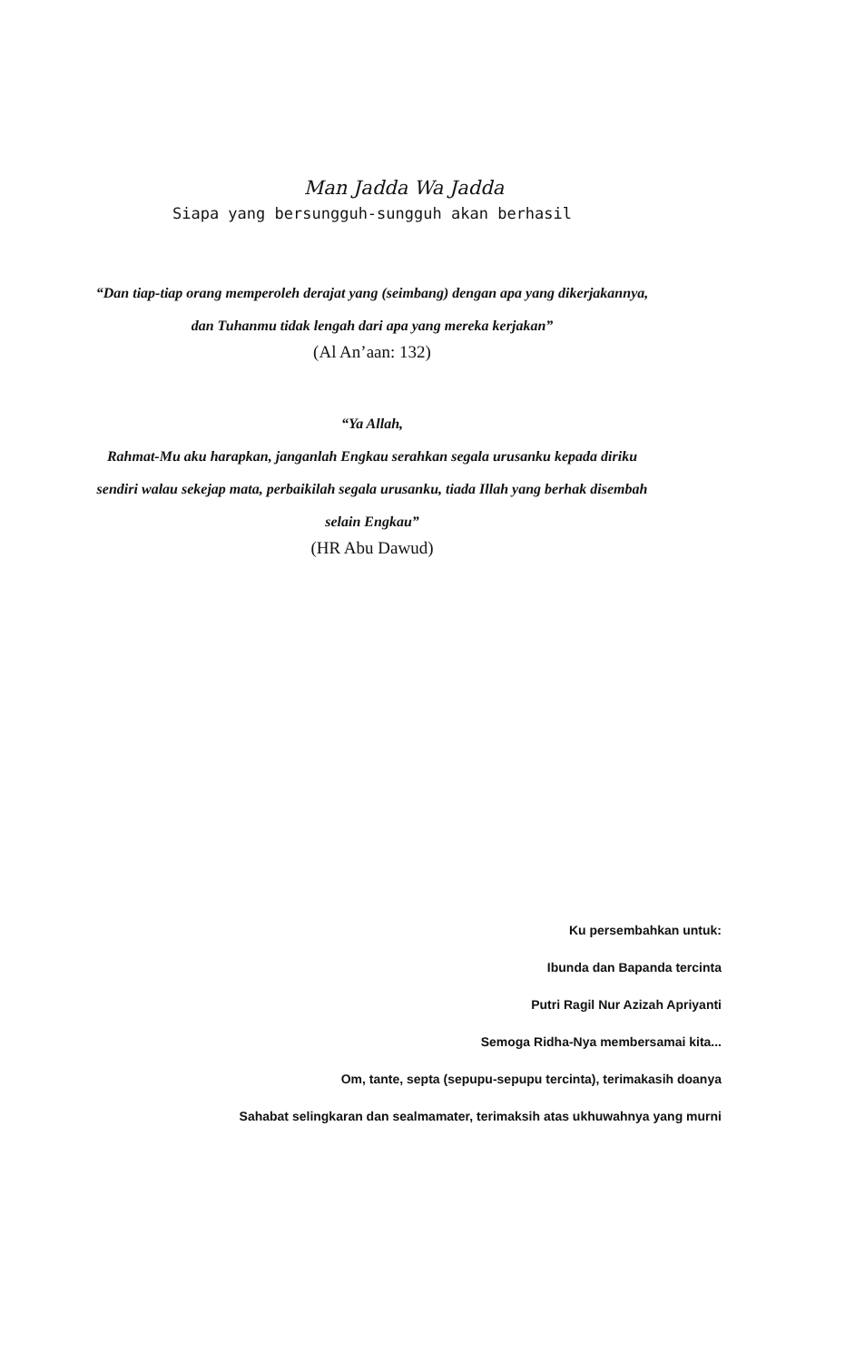Man Jadda Wa Jadda
Siapa yang bersungguh-sungguh akan berhasil
“Dan tiap-tiap orang memperoleh derajat yang (seimbang) dengan apa yang dikerjakannya,
dan Tuhanmu tidak lengah dari apa yang mereka kerjakan”
(Al An’aan: 132)
“Ya Allah,
Rahmat-Mu aku harapkan, janganlah Engkau serahkan segala urusanku kepada diriku
sendiri walau sekejap mata, perbaikilah segala urusanku, tiada Illah yang berhak disembah
selain Engkau”
(HR Abu Dawud)
Ku persembahkan untuk:
Ibunda dan Bapanda tercinta
Putri Ragil Nur Azizah Apriyanti
Semoga Ridha-Nya membersamai kita...
Om, tante, septa (sepupu-sepupu tercinta), terimakasih doanya
Sahabat selingkaran dan sealmamater, terimaksih atas ukhuwahnya yang murni